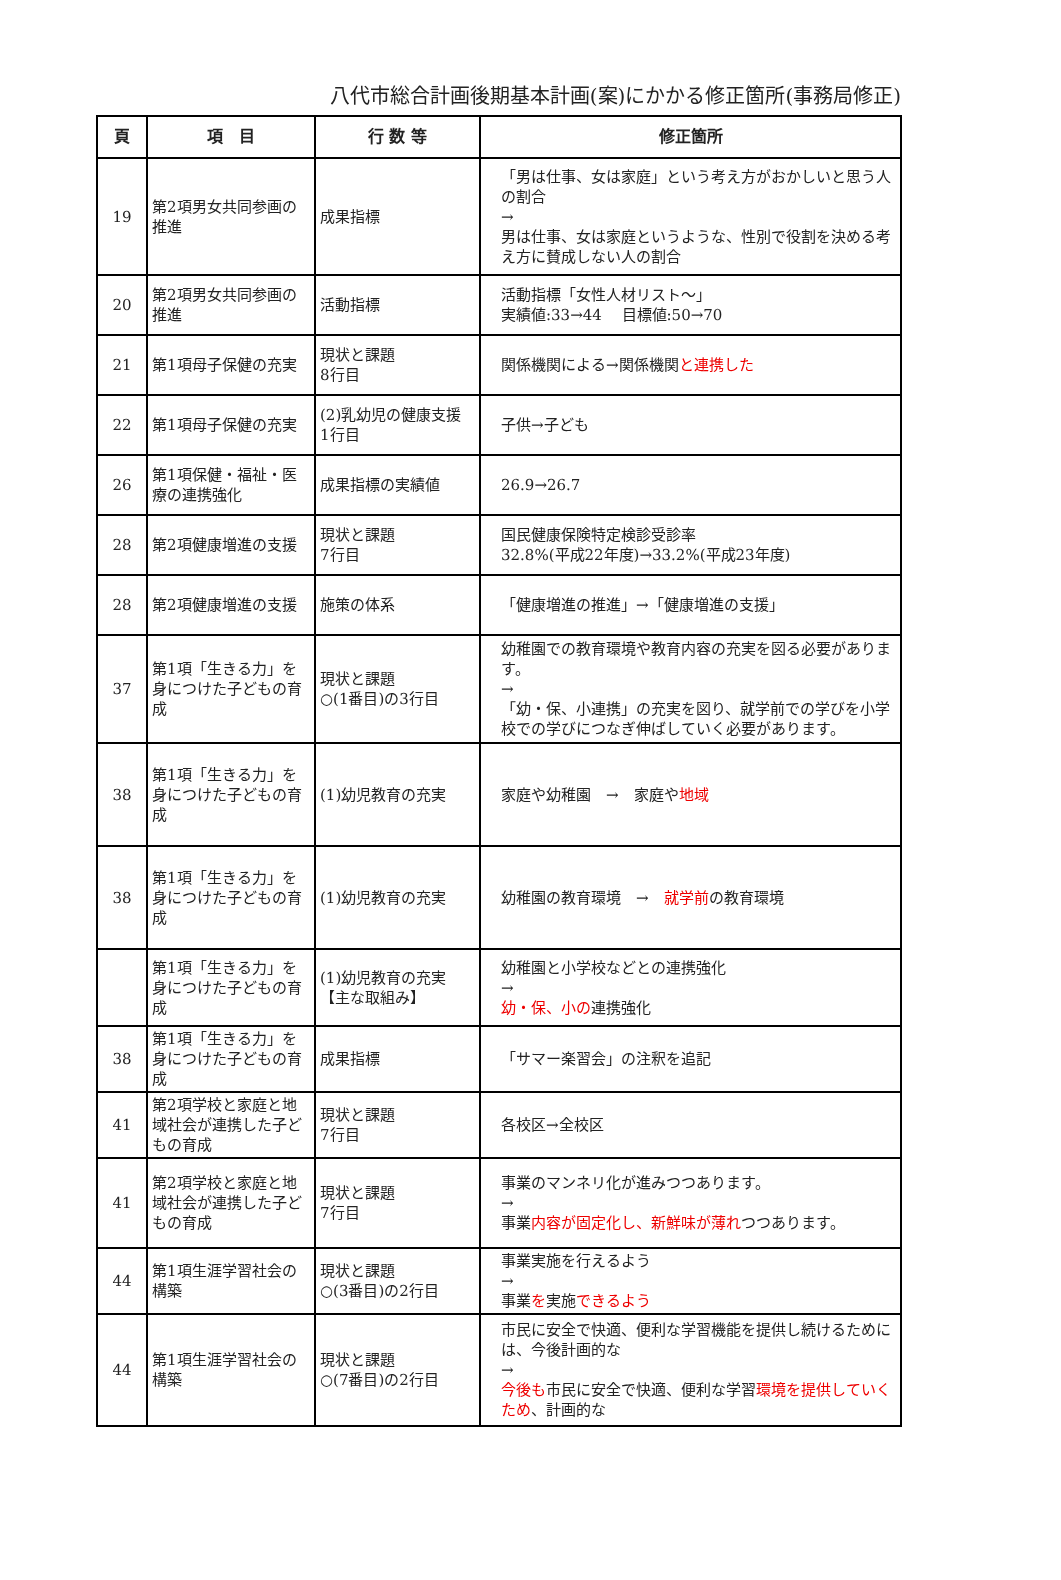八代市総合計画後期基本計画(案)にかかる修正箇所(事務局修正)
| 頁 | 項 目 | 行 数 等 | 修正箇所 |
| --- | --- | --- | --- |
| 19 | 第2項男女共同参画の推進 | 成果指標 | 「男は仕事、女は家庭」という考え方がおかしいと思う人の割合 → 男は仕事、女は家庭というような、性別で役割を決める考え方に賛成しない人の割合 |
| 20 | 第2項男女共同参画の推進 | 活動指標 | 活動指標「女性人材リスト～」 実績値:33→44 目標値:50→70 |
| 21 | 第1項母子保健の充実 | 現状と課題 8行目 | 関係機関による→関係機関 と連携した |
| 22 | 第1項母子保健の充実 | (2)乳幼児の健康支援 1行目 | 子供→子ども |
| 26 | 第1項保健・福祉・医療の連携強化 | 成果指標の実績値 | 26.9→26.7 |
| 28 | 第2項健康増進の支援 | 現状と課題 7行目 | 国民健康保険特定検診受診率 32.8%(平成22年度)→33.2%(平成23年度) |
| 28 | 第2項健康増進の支援 | 施策の体系 | 「健康増進の推進」→「健康増進の支援」 |
| 37 | 第1項「生きる力」を身につけた子どもの育成 | 現状と課題 ○(1番目)の3行目 | 幼稚園での教育環境や教育内容の充実を図る必要があります。 → 「幼・保、小連携」の充実を図り、就学前での学びを小学校での学びにつなぎ伸ばしていく必要があります。 |
| 38 | 第1項「生きる力」を身につけた子どもの育成 | (1)幼児教育の充実 | 家庭や幼稚園 → 家庭や 地域 |
| 38 | 第1項「生きる力」を身につけた子どもの育成 | (1)幼児教育の充実 | 幼稚園の教育環境 → 就学前 の教育環境 |
| | 第1項「生きる力」を身につけた子どもの育成 | (1)幼児教育の充実 【主な取組み】 | 幼稚園と小学校などとの連携強化 → 幼・保、小の 連携強化 |
| 38 | 第1項「生きる力」を身につけた子どもの育成 | 成果指標 | 「サマー楽習会」の注釈を追記 |
| 41 | 第2項学校と家庭と地域社会が連携した子どもの育成 | 現状と課題 7行目 | 各校区→全校区 |
| 41 | 第2項学校と家庭と地域社会が連携した子どもの育成 | 現状と課題 7行目 | 事業のマンネリ化が進みつつあります。 → 事業 内容が固定化し、新鮮味が薄れ つつあります。 |
| 44 | 第1項生涯学習社会の構築 | 現状と課題 ○(3番目)の2行目 | 事業実施を行えるよう → 事業 を 実施 できるよう |
| 44 | 第1項生涯学習社会の構築 | 現状と課題 ○(7番目)の2行目 | 市民に安全で快適、便利な学習機能を提供し続けるためには、今後計画的な → 今後も 市民に安全で快適、便利な学習 環境を提供していくため 、計画的な |